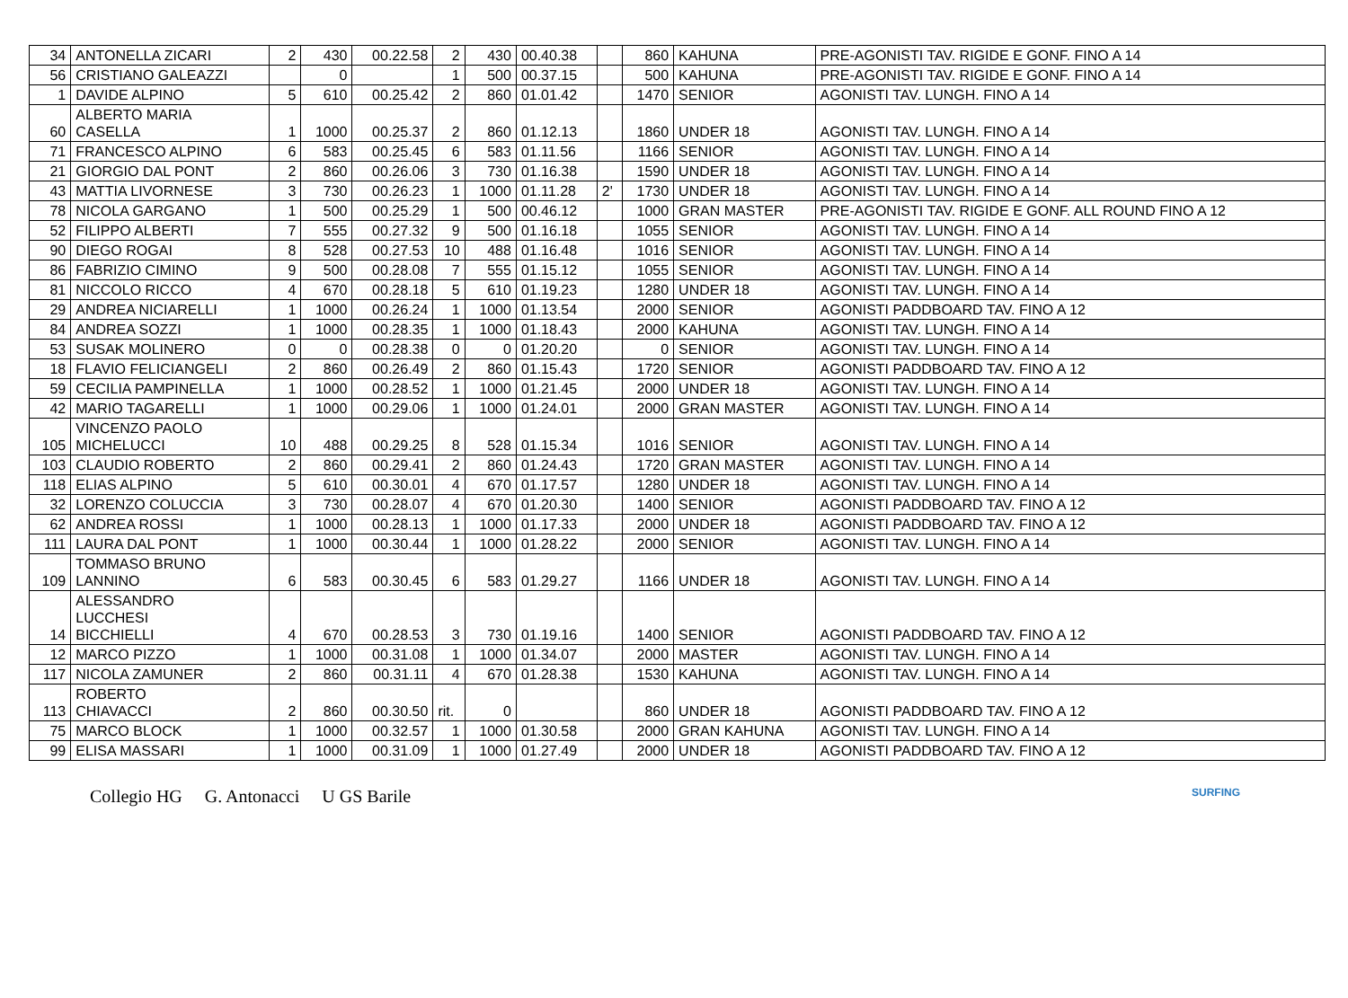| 34 | ANTONELLA ZICARI | 2 | 430 | 00.22.58 | 2 | 430 | 00.40.38 | | 860 | KAHUNA | PRE-AGONISTI TAV. RIGIDE E GONF. FINO A 14 |
| 56 | CRISTIANO GALEAZZI | | 0 | | 1 | 500 | 00.37.15 | | 500 | KAHUNA | PRE-AGONISTI TAV. RIGIDE E GONF. FINO A 14 |
| 1 | DAVIDE ALPINO | 5 | 610 | 00.25.42 | 2 | 860 | 01.01.42 | | 1470 | SENIOR | AGONISTI TAV. LUNGH. FINO A 14 |
| 60 | ALBERTO MARIA CASELLA | 1 | 1000 | 00.25.37 | 2 | 860 | 01.12.13 | | 1860 | UNDER 18 | AGONISTI TAV. LUNGH. FINO A 14 |
| 71 | FRANCESCO ALPINO | 6 | 583 | 00.25.45 | 6 | 583 | 01.11.56 | | 1166 | SENIOR | AGONISTI TAV. LUNGH. FINO A 14 |
| 21 | GIORGIO DAL PONT | 2 | 860 | 00.26.06 | 3 | 730 | 01.16.38 | | 1590 | UNDER 18 | AGONISTI TAV. LUNGH. FINO A 14 |
| 43 | MATTIA LIVORNESE | 3 | 730 | 00.26.23 | 1 | 1000 | 01.11.28 | 2' | 1730 | UNDER 18 | AGONISTI TAV. LUNGH. FINO A 14 |
| 78 | NICOLA GARGANO | 1 | 500 | 00.25.29 | 1 | 500 | 00.46.12 | | 1000 | GRAN MASTER | PRE-AGONISTI TAV. RIGIDE E GONF. ALL ROUND FINO A 12 |
| 52 | FILIPPO ALBERTI | 7 | 555 | 00.27.32 | 9 | 500 | 01.16.18 | | 1055 | SENIOR | AGONISTI TAV. LUNGH. FINO A 14 |
| 90 | DIEGO ROGAI | 8 | 528 | 00.27.53 | 10 | 488 | 01.16.48 | | 1016 | SENIOR | AGONISTI TAV. LUNGH. FINO A 14 |
| 86 | FABRIZIO CIMINO | 9 | 500 | 00.28.08 | 7 | 555 | 01.15.12 | | 1055 | SENIOR | AGONISTI TAV. LUNGH. FINO A 14 |
| 81 | NICCOLO RICCO | 4 | 670 | 00.28.18 | 5 | 610 | 01.19.23 | | 1280 | UNDER 18 | AGONISTI TAV. LUNGH. FINO A 14 |
| 29 | ANDREA NICIARELLI | 1 | 1000 | 00.26.24 | 1 | 1000 | 01.13.54 | | 2000 | SENIOR | AGONISTI PADDBOARD TAV. FINO A 12 |
| 84 | ANDREA SOZZI | 1 | 1000 | 00.28.35 | 1 | 1000 | 01.18.43 | | 2000 | KAHUNA | AGONISTI TAV. LUNGH. FINO A 14 |
| 53 | SUSAK MOLINERO | 0 | 0 | 00.28.38 | 0 | 0 | 01.20.20 | | 0 | SENIOR | AGONISTI TAV. LUNGH. FINO A 14 |
| 18 | FLAVIO FELICIANGELI | 2 | 860 | 00.26.49 | 2 | 860 | 01.15.43 | | 1720 | SENIOR | AGONISTI PADDBOARD TAV. FINO A 12 |
| 59 | CECILIA PAMPINELLA | 1 | 1000 | 00.28.52 | 1 | 1000 | 01.21.45 | | 2000 | UNDER 18 | AGONISTI TAV. LUNGH. FINO A 14 |
| 42 | MARIO TAGARELLI | 1 | 1000 | 00.29.06 | 1 | 1000 | 01.24.01 | | 2000 | GRAN MASTER | AGONISTI TAV. LUNGH. FINO A 14 |
| 105 | VINCENZO PAOLO MICHELUCCI | 10 | 488 | 00.29.25 | 8 | 528 | 01.15.34 | | 1016 | SENIOR | AGONISTI TAV. LUNGH. FINO A 14 |
| 103 | CLAUDIO ROBERTO | 2 | 860 | 00.29.41 | 2 | 860 | 01.24.43 | | 1720 | GRAN MASTER | AGONISTI TAV. LUNGH. FINO A 14 |
| 118 | ELIAS ALPINO | 5 | 610 | 00.30.01 | 4 | 670 | 01.17.57 | | 1280 | UNDER 18 | AGONISTI TAV. LUNGH. FINO A 14 |
| 32 | LORENZO COLUCCIA | 3 | 730 | 00.28.07 | 4 | 670 | 01.20.30 | | 1400 | SENIOR | AGONISTI PADDBOARD TAV. FINO A 12 |
| 62 | ANDREA ROSSI | 1 | 1000 | 00.28.13 | 1 | 1000 | 01.17.33 | | 2000 | UNDER 18 | AGONISTI PADDBOARD TAV. FINO A 12 |
| 111 | LAURA DAL PONT | 1 | 1000 | 00.30.44 | 1 | 1000 | 01.28.22 | | 2000 | SENIOR | AGONISTI TAV. LUNGH. FINO A 14 |
| 109 | TOMMASO BRUNO LANNINO | 6 | 583 | 00.30.45 | 6 | 583 | 01.29.27 | | 1166 | UNDER 18 | AGONISTI TAV. LUNGH. FINO A 14 |
| 14 | ALESSANDRO LUCCHESI BICCHIELLI | 4 | 670 | 00.28.53 | 3 | 730 | 01.19.16 | | 1400 | SENIOR | AGONISTI PADDBOARD TAV. FINO A 12 |
| 12 | MARCO PIZZO | 1 | 1000 | 00.31.08 | 1 | 1000 | 01.34.07 | | 2000 | MASTER | AGONISTI TAV. LUNGH. FINO A 14 |
| 117 | NICOLA ZAMUNER | 2 | 860 | 00.31.11 | 4 | 670 | 01.28.38 | | 1530 | KAHUNA | AGONISTI TAV. LUNGH. FINO A 14 |
| 113 | ROBERTO CHIAVACCI | 2 | 860 | 00.30.50 | rit. | 0 | | | 860 | UNDER 18 | AGONISTI PADDBOARD TAV. FINO A 12 |
| 75 | MARCO BLOCK | 1 | 1000 | 00.32.57 | 1 | 1000 | 01.30.58 | | 2000 | GRAN KAHUNA | AGONISTI TAV. LUNGH. FINO A 14 |
| 99 | ELISA MASSARI | 1 | 1000 | 00.31.09 | 1 | 1000 | 01.27.49 | | 2000 | UNDER 18 | AGONISTI PADDBOARD TAV. FINO A 12 |
Collegio HG G. Antonacci U GS Barile SURFING